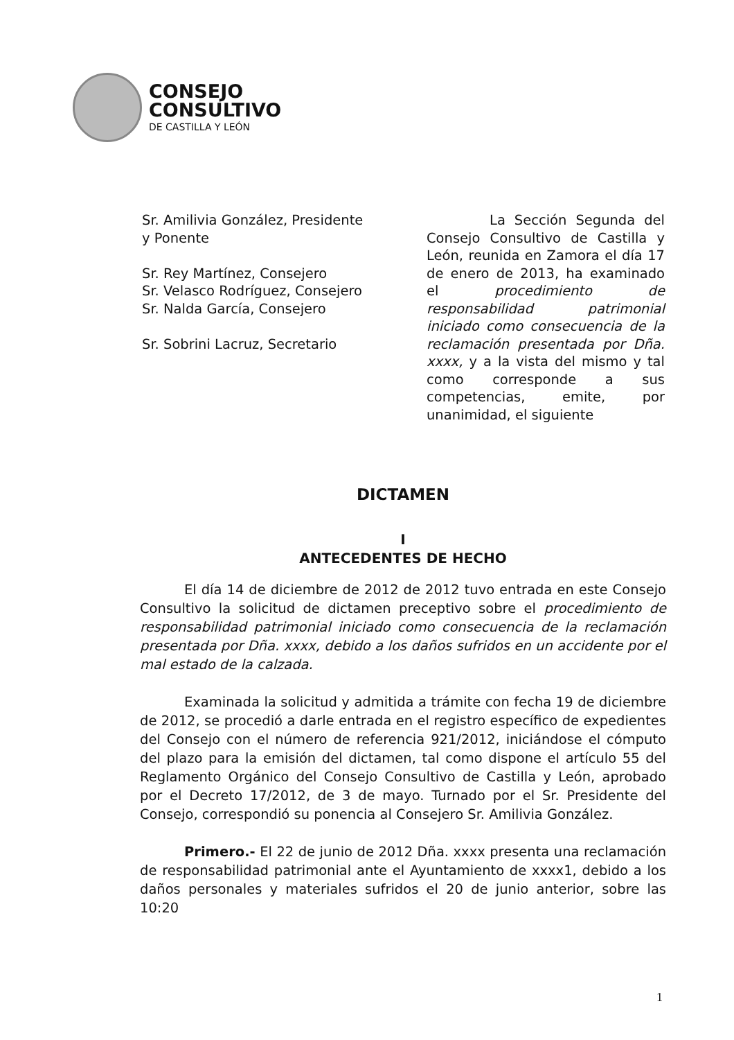CONSEJO
CONSULTIVO
DE CASTILLA Y LEÓN
Sr. Amilivia González, Presidente y Ponente
Sr. Rey Martínez, Consejero
Sr. Velasco Rodríguez, Consejero
Sr. Nalda García, Consejero
Sr. Sobrini Lacruz, Secretario
La Sección Segunda del Consejo Consultivo de Castilla y León, reunida en Zamora el día 17 de enero de 2013, ha examinado el procedimiento de responsabilidad patrimonial iniciado como consecuencia de la reclamación presentada por Dña. xxxx, y a la vista del mismo y tal como corresponde a sus competencias, emite, por unanimidad, el siguiente
DICTAMEN
I
ANTECEDENTES DE HECHO
El día 14 de diciembre de 2012 de 2012 tuvo entrada en este Consejo Consultivo la solicitud de dictamen preceptivo sobre el procedimiento de responsabilidad patrimonial iniciado como consecuencia de la reclamación presentada por Dña. xxxx, debido a los daños sufridos en un accidente por el mal estado de la calzada.
Examinada la solicitud y admitida a trámite con fecha 19 de diciembre de 2012, se procedió a darle entrada en el registro específico de expedientes del Consejo con el número de referencia 921/2012, iniciándose el cómputo del plazo para la emisión del dictamen, tal como dispone el artículo 55 del Reglamento Orgánico del Consejo Consultivo de Castilla y León, aprobado por el Decreto 17/2012, de 3 de mayo. Turnado por el Sr. Presidente del Consejo, correspondió su ponencia al Consejero Sr. Amilivia González.
Primero.- El 22 de junio de 2012 Dña. xxxx presenta una reclamación de responsabilidad patrimonial ante el Ayuntamiento de xxxx1, debido a los daños personales y materiales sufridos el 20 de junio anterior, sobre las 10:20
1